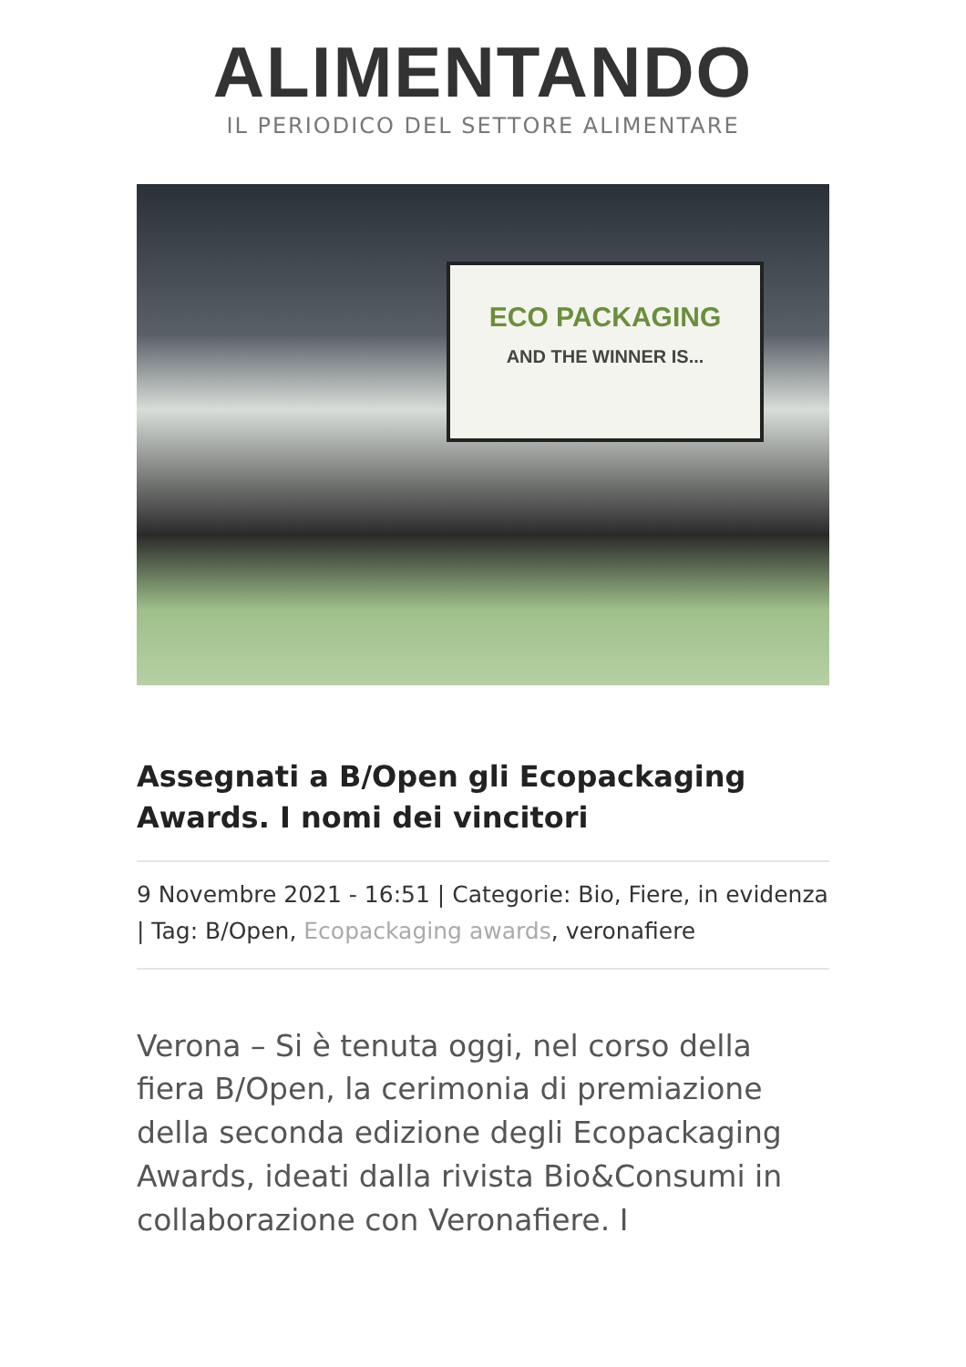ALIMENTANDO
IL PERIODICO DEL SETTORE ALIMENTARE
ECO PACKAGING
AND THE WINNER IS...
Assegnati a B/Open gli Ecopackaging Awards. I nomi dei vincitori
9 Novembre 2021 - 16:51 | Categorie: Bio, Fiere, in evidenza | Tag: B/Open, Ecopackaging awards, veronafiere
Verona – Si è tenuta oggi, nel corso della fiera B/Open, la cerimonia di premiazione della seconda edizione degli Ecopackaging Awards, ideati dalla rivista Bio&Consumi in collaborazione con Veronafiere. I